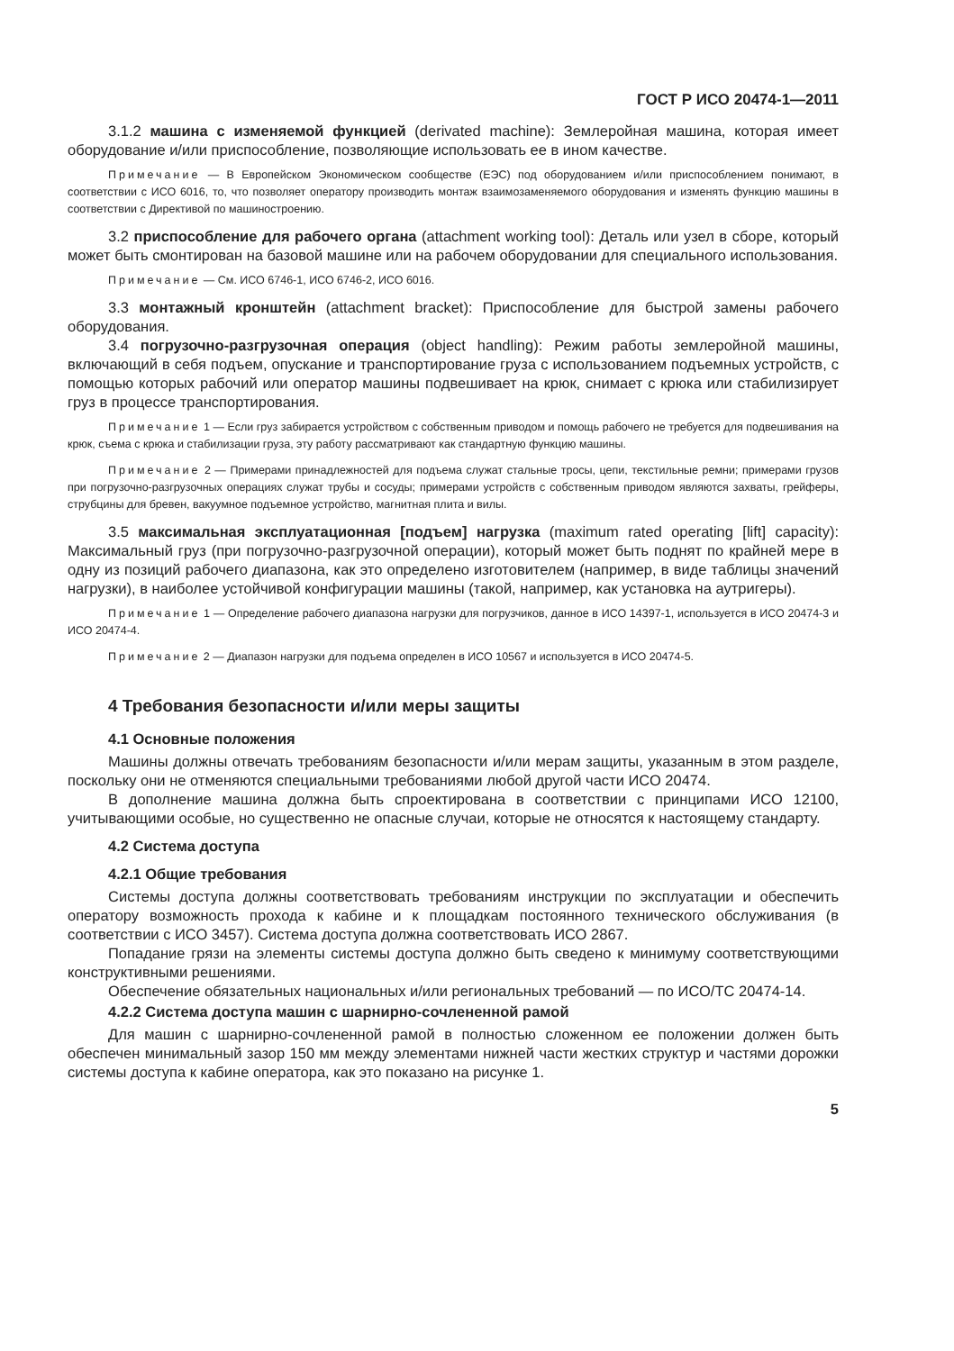ГОСТ Р ИСО 20474-1—2011
3.1.2 машина с изменяемой функцией (derivated machine): Землеройная машина, которая имеет оборудование и/или приспособление, позволяющие использовать ее в ином качестве.
Примечание — В Европейском Экономическом сообществе (ЕЭС) под оборудованием и/или приспособлением понимают, в соответствии с ИСО 6016, то, что позволяет оператору производить монтаж взаимозаменяемого оборудования и изменять функцию машины в соответствии с Директивой по машиностроению.
3.2 приспособление для рабочего органа (attachment working tool): Деталь или узел в сборе, который может быть смонтирован на базовой машине или на рабочем оборудовании для специального использования.
Примечание — См. ИСО 6746-1, ИСО 6746-2, ИСО 6016.
3.3 монтажный кронштейн (attachment bracket): Приспособление для быстрой замены рабочего оборудования.
3.4 погрузочно-разгрузочная операция (object handling): Режим работы землеройной машины, включающий в себя подъем, опускание и транспортирование груза с использованием подъемных устройств, с помощью которых рабочий или оператор машины подвешивает на крюк, снимает с крюка или стабилизирует груз в процессе транспортирования.
Примечание 1 — Если груз забирается устройством с собственным приводом и помощь рабочего не требуется для подвешивания на крюк, съема с крюка и стабилизации груза, эту работу рассматривают как стандартную функцию машины.
Примечание 2 — Примерами принадлежностей для подъема служат стальные тросы, цепи, текстильные ремни; примерами грузов при погрузочно-разгрузочных операциях служат трубы и сосуды; примерами устройств с собственным приводом являются захваты, грейферы, струбцины для бревен, вакуумное подъемное устройство, магнитная плита и вилы.
3.5 максимальная эксплуатационная [подъем] нагрузка (maximum rated operating [lift] capacity): Максимальный груз (при погрузочно-разгрузочной операции), который может быть поднят по крайней мере в одну из позиций рабочего диапазона, как это определено изготовителем (например, в виде таблицы значений нагрузки), в наиболее устойчивой конфигурации машины (такой, например, как установка на аутригеры).
Примечание 1 — Определение рабочего диапазона нагрузки для погрузчиков, данное в ИСО 14397-1, используется в ИСО 20474-3 и ИСО 20474-4.
Примечание 2 — Диапазон нагрузки для подъема определен в ИСО 10567 и используется в ИСО 20474-5.
4 Требования безопасности и/или меры защиты
4.1 Основные положения
Машины должны отвечать требованиям безопасности и/или мерам защиты, указанным в этом разделе, поскольку они не отменяются специальными требованиями любой другой части ИСО 20474.
В дополнение машина должна быть спроектирована в соответствии с принципами ИСО 12100, учитывающими особые, но существенно не опасные случаи, которые не относятся к настоящему стандарту.
4.2 Система доступа
4.2.1 Общие требования
Системы доступа должны соответствовать требованиям инструкции по эксплуатации и обеспечить оператору возможность прохода к кабине и к площадкам постоянного технического обслуживания (в соответствии с ИСО 3457). Система доступа должна соответствовать ИСО 2867.
Попадание грязи на элементы системы доступа должно быть сведено к минимуму соответствующими конструктивными решениями.
Обеспечение обязательных национальных и/или региональных требований — по ИСО/ТС 20474-14.
4.2.2 Система доступа машин с шарнирно-сочлененной рамой
Для машин с шарнирно-сочлененной рамой в полностью сложенном ее положении должен быть обеспечен минимальный зазор 150 мм между элементами нижней части жестких структур и частями дорожки системы доступа к кабине оператора, как это показано на рисунке 1.
5